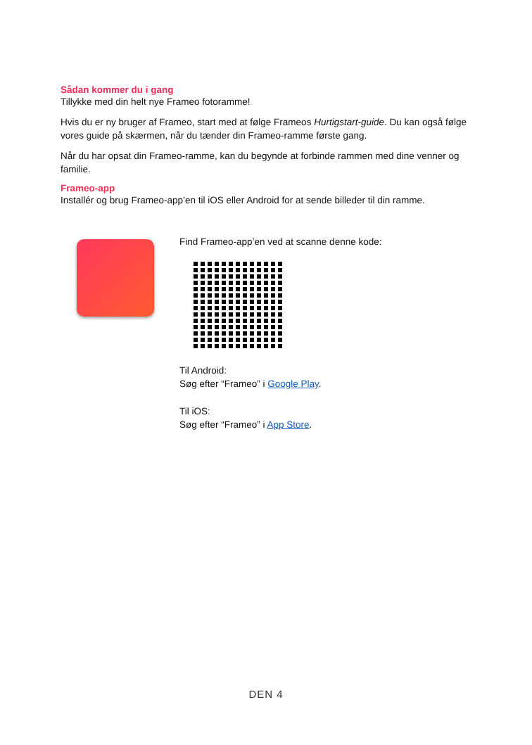Sådan kommer du i gang
Tillykke med din helt nye Frameo fotoramme!
Hvis du er ny bruger af Frameo, start med at følge Frameos Hurtigstart-guide. Du kan også følge vores guide på skærmen, når du tænder din Frameo-ramme første gang.
Når du har opsat din Frameo-ramme, kan du begynde at forbinde rammen med dine venner og familie.
Frameo-app
Installér og brug Frameo-app’en til iOS eller Android for at sende billeder til din ramme.
Find Frameo-app’en ved at scanne denne kode:
Til Android:
Søg efter “Frameo” i Google Play.
Til iOS:
Søg efter “Frameo” i App Store.
DEN 4